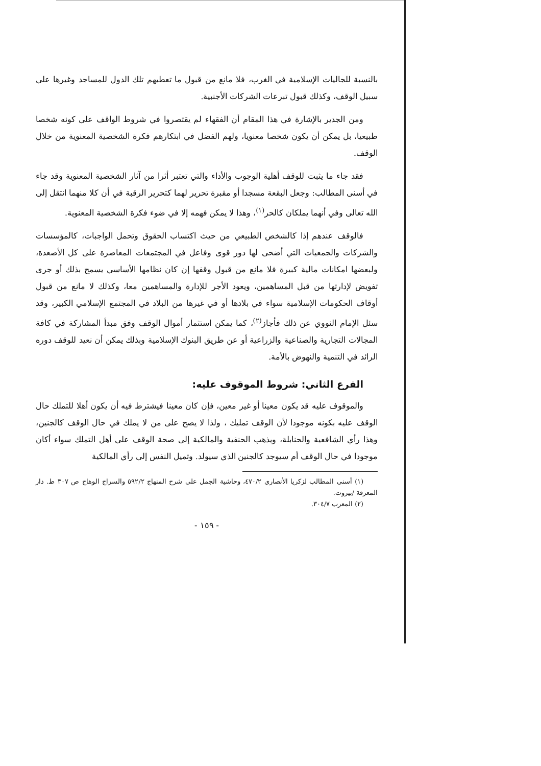بالنسبة للجاليات الإسلامية في الغرب، فلا مانع من قبول ما تعطيهم تلك الدول للمساجد وغيرها على سبيل الوقف، وكذلك قبول تبرعات الشركات الأجنبية.
ومن الجدير بالإشارة في هذا المقام أن الفقهاء لم يقتصروا في شروط الواقف على كونه شخصا طبيعيا، بل يمكن أن يكون شخصا معنويا، ولهم الفضل في ابتكارهم فكرة الشخصية المعنوية من خلال الوقف.
فقد جاء ما يثبت للوقف أهلية الوجوب والأداء والتي تعتبر أثرا من آثار الشخصية المعنوية وقد جاء في أسنى المطالب: وجعل البقعة مسجدا أو مقبرة تحرير لهما كتحرير الرقبة في أن كلا منهما انتقل إلى الله تعالى وفي أنهما يملكان كالحر<sup>(١)</sup>، وهذا لا يمكن فهمه إلا في ضوء فكرة الشخصية المعنوية.
فالوقف عندهم إذا كالشخص الطبيعي من حيث اكتساب الحقوق وتحمل الواجبات، كالمؤسسات والشركات والجمعيات التي أضحى لها دور قوى وفاعل في المجتمعات المعاصرة على كل الأصعدة، ولبعضها امكانات مالية كبيرة فلا مانع من قبول وقفها إن كان نظامها الأساسي يسمح بذلك أو جرى تفويض لإدارتها من قبل المساهمين، ويعود الأجر للإدارة والمساهمين معا، وكذلك لا مانع من قبول أوقاف الحكومات الإسلامية سواء في بلادها أو في غيرها من البلاد في المجتمع الإسلامي الكبير، وقد سئل الإمام النووي عن ذلك فأجاز<sup>(٢)</sup>، كما يمكن استثمار أموال الوقف وفق مبدأ المشاركة في كافة المجالات التجارية والصناعية والزراعية أو عن طريق البنوك الإسلامية وبذلك يمكن أن نعيد للوقف دوره الرائد في التنمية والنهوض بالأمة.
الفرع الثاني: شروط الموقوف عليه:
والموقوف عليه قد يكون معينا أو غير معين، فإن كان معينا فيشترط فيه أن يكون أهلا للتملك حال الوقف عليه بكونه موجودا لأن الوقف تمليك ، ولذا لا يصح على من لا يملك في حال الوقف كالجنين، وهذا رأي الشافعية والحنابلة، ويذهب الحنفية والمالكية إلى صحة الوقف على أهل التملك سواء أكان موجودا في حال الوقف أم سيوجد كالجنين الذي سيولد. وتميل النفس إلى رأي المالكية
(١) أسنى المطالب لزكريا الأنصاري ٤٧٠/٢، وحاشية الجمل على شرح المنهاج ٥٩٢/٢ والسراج الوهاج ص ٣٠٧ ط. دار المعرفة /بيروت.
(٢) المعرب ٣٠٤/٧.
- ١٥٩ -